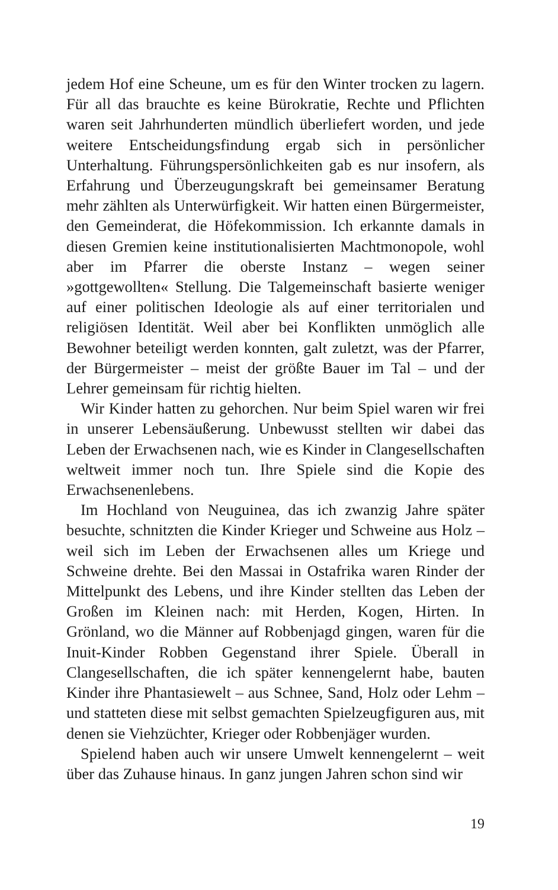jedem Hof eine Scheune, um es für den Winter trocken zu lagern. Für all das brauchte es keine Bürokratie, Rechte und Pflichten waren seit Jahrhunderten mündlich überliefert worden, und jede weitere Entscheidungsfindung ergab sich in persönlicher Unterhaltung. Führungspersönlichkeiten gab es nur insofern, als Erfahrung und Überzeugungskraft bei gemeinsamer Beratung mehr zählten als Unterwürfigkeit. Wir hatten einen Bürgermeister, den Gemeinderat, die Höfekommission. Ich erkannte damals in diesen Gremien keine institutionalisierten Machtmonopole, wohl aber im Pfarrer die oberste Instanz – wegen seiner »gottgewollten« Stellung. Die Talgemeinschaft basierte weniger auf einer politischen Ideologie als auf einer territorialen und religiösen Identität. Weil aber bei Konflikten unmöglich alle Bewohner beteiligt werden konnten, galt zuletzt, was der Pfarrer, der Bürgermeister – meist der größte Bauer im Tal – und der Lehrer gemeinsam für richtig hielten.
Wir Kinder hatten zu gehorchen. Nur beim Spiel waren wir frei in unserer Lebensäußerung. Unbewusst stellten wir dabei das Leben der Erwachsenen nach, wie es Kinder in Clangesellschaften weltweit immer noch tun. Ihre Spiele sind die Kopie des Erwachsenenlebens.
Im Hochland von Neuguinea, das ich zwanzig Jahre später besuchte, schnitzten die Kinder Krieger und Schweine aus Holz – weil sich im Leben der Erwachsenen alles um Kriege und Schweine drehte. Bei den Massai in Ostafrika waren Rinder der Mittelpunkt des Lebens, und ihre Kinder stellten das Leben der Großen im Kleinen nach: mit Herden, Kogen, Hirten. In Grönland, wo die Männer auf Robbenjagd gingen, waren für die Inuit-Kinder Robben Gegenstand ihrer Spiele. Überall in Clangesellschaften, die ich später kennengelernt habe, bauten Kinder ihre Phantasiewelt – aus Schnee, Sand, Holz oder Lehm – und statteten diese mit selbst gemachten Spielzeugfiguren aus, mit denen sie Viehzüchter, Krieger oder Robbenjäger wurden.
Spielend haben auch wir unsere Umwelt kennengelernt – weit über das Zuhause hinaus. In ganz jungen Jahren schon sind wir
19